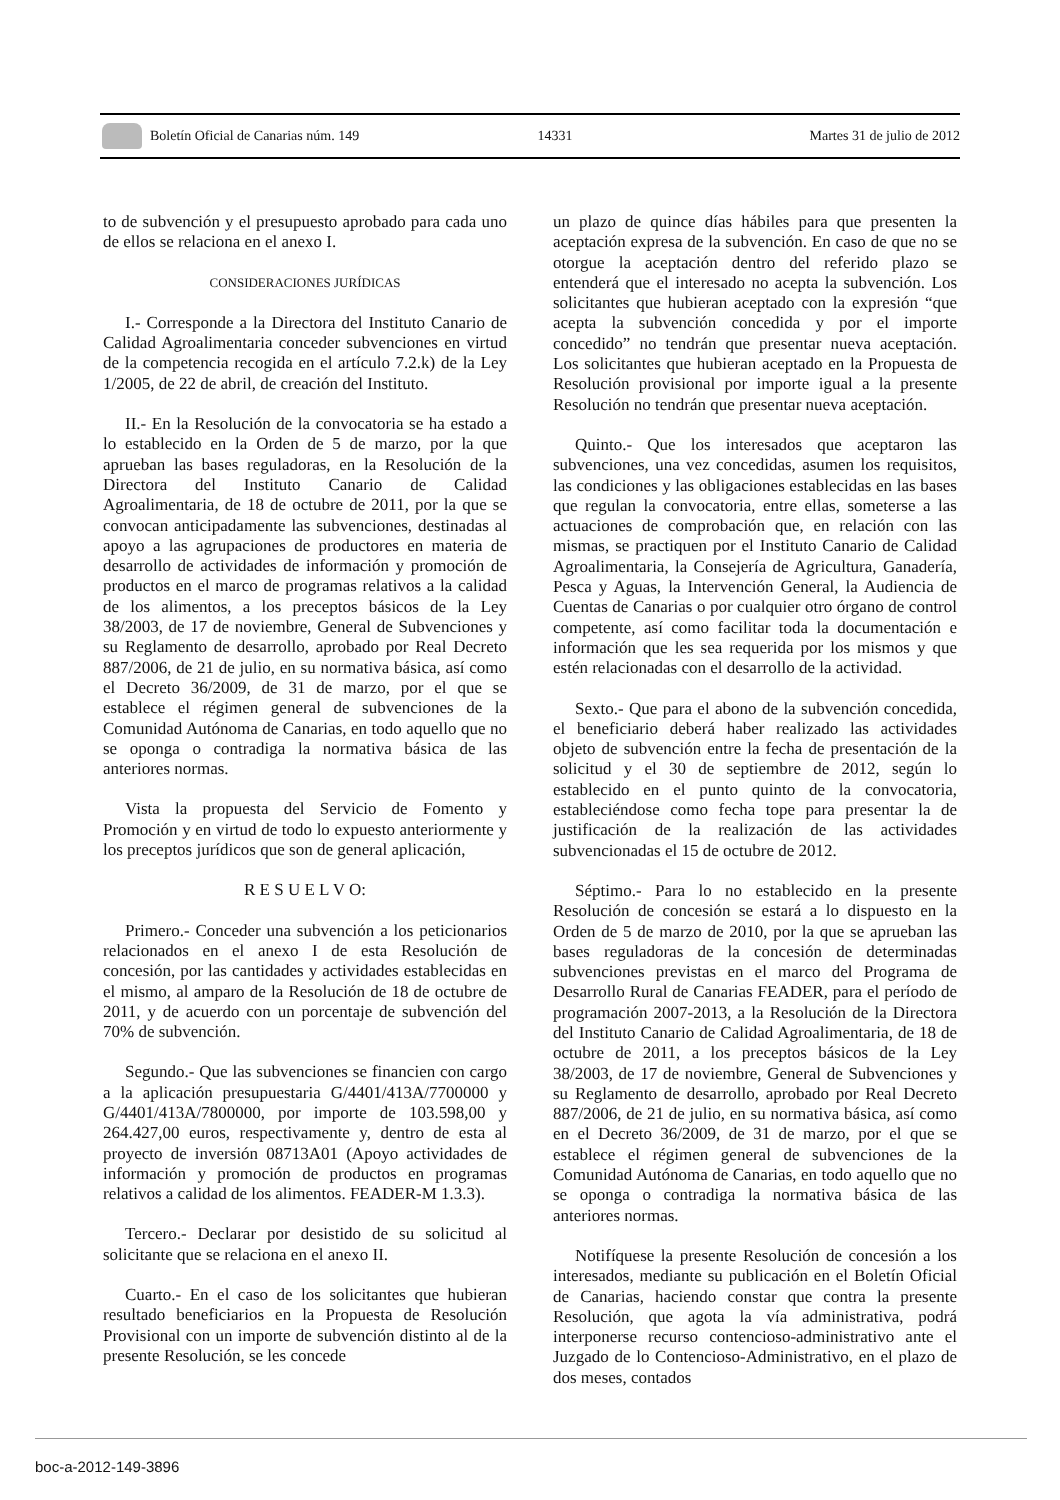Boletín Oficial de Canarias núm. 149 14331 Martes 31 de julio de 2012
to de subvención y el presupuesto aprobado para cada uno de ellos se relaciona en el anexo I.
CONSIDERACIONES JURÍDICAS
I.- Corresponde a la Directora del Instituto Canario de Calidad Agroalimentaria conceder subvenciones en virtud de la competencia recogida en el artículo 7.2.k) de la Ley 1/2005, de 22 de abril, de creación del Instituto.
II.- En la Resolución de la convocatoria se ha estado a lo establecido en la Orden de 5 de marzo, por la que aprueban las bases reguladoras, en la Resolución de la Directora del Instituto Canario de Calidad Agroalimentaria, de 18 de octubre de 2011, por la que se convocan anticipadamente las subvenciones, destinadas al apoyo a las agrupaciones de productores en materia de desarrollo de actividades de información y promoción de productos en el marco de programas relativos a la calidad de los alimentos, a los preceptos básicos de la Ley 38/2003, de 17 de noviembre, General de Subvenciones y su Reglamento de desarrollo, aprobado por Real Decreto 887/2006, de 21 de julio, en su normativa básica, así como el Decreto 36/2009, de 31 de marzo, por el que se establece el régimen general de subvenciones de la Comunidad Autónoma de Canarias, en todo aquello que no se oponga o contradiga la normativa básica de las anteriores normas.
Vista la propuesta del Servicio de Fomento y Promoción y en virtud de todo lo expuesto anteriormente y los preceptos jurídicos que son de general aplicación,
R E S U E L V O:
Primero.- Conceder una subvención a los peticionarios relacionados en el anexo I de esta Resolución de concesión, por las cantidades y actividades establecidas en el mismo, al amparo de la Resolución de 18 de octubre de 2011, y de acuerdo con un porcentaje de subvención del 70% de subvención.
Segundo.- Que las subvenciones se financien con cargo a la aplicación presupuestaria G/4401/413A/7700000 y G/4401/413A/7800000, por importe de 103.598,00 y 264.427,00 euros, respectivamente y, dentro de esta al proyecto de inversión 08713A01 (Apoyo actividades de información y promoción de productos en programas relativos a calidad de los alimentos. FEADER-M 1.3.3).
Tercero.- Declarar por desistido de su solicitud al solicitante que se relaciona en el anexo II.
Cuarto.- En el caso de los solicitantes que hubieran resultado beneficiarios en la Propuesta de Resolución Provisional con un importe de subvención distinto al de la presente Resolución, se les concede
un plazo de quince días hábiles para que presenten la aceptación expresa de la subvención. En caso de que no se otorgue la aceptación dentro del referido plazo se entenderá que el interesado no acepta la subvención. Los solicitantes que hubieran aceptado con la expresión “que acepta la subvención concedida y por el importe concedido” no tendrán que presentar nueva aceptación. Los solicitantes que hubieran aceptado en la Propuesta de Resolución provisional por importe igual a la presente Resolución no tendrán que presentar nueva aceptación.
Quinto.- Que los interesados que aceptaron las subvenciones, una vez concedidas, asumen los requisitos, las condiciones y las obligaciones establecidas en las bases que regulan la convocatoria, entre ellas, someterse a las actuaciones de comprobación que, en relación con las mismas, se practiquen por el Instituto Canario de Calidad Agroalimentaria, la Consejería de Agricultura, Ganadería, Pesca y Aguas, la Intervención General, la Audiencia de Cuentas de Canarias o por cualquier otro órgano de control competente, así como facilitar toda la documentación e información que les sea requerida por los mismos y que estén relacionadas con el desarrollo de la actividad.
Sexto.- Que para el abono de la subvención concedida, el beneficiario deberá haber realizado las actividades objeto de subvención entre la fecha de presentación de la solicitud y el 30 de septiembre de 2012, según lo establecido en el punto quinto de la convocatoria, estableciéndose como fecha tope para presentar la de justificación de la realización de las actividades subvencionadas el 15 de octubre de 2012.
Séptimo.- Para lo no establecido en la presente Resolución de concesión se estará a lo dispuesto en la Orden de 5 de marzo de 2010, por la que se aprueban las bases reguladoras de la concesión de determinadas subvenciones previstas en el marco del Programa de Desarrollo Rural de Canarias FEADER, para el período de programación 2007-2013, a la Resolución de la Directora del Instituto Canario de Calidad Agroalimentaria, de 18 de octubre de 2011, a los preceptos básicos de la Ley 38/2003, de 17 de noviembre, General de Subvenciones y su Reglamento de desarrollo, aprobado por Real Decreto 887/2006, de 21 de julio, en su normativa básica, así como en el Decreto 36/2009, de 31 de marzo, por el que se establece el régimen general de subvenciones de la Comunidad Autónoma de Canarias, en todo aquello que no se oponga o contradiga la normativa básica de las anteriores normas.
Notifíquese la presente Resolución de concesión a los interesados, mediante su publicación en el Boletín Oficial de Canarias, haciendo constar que contra la presente Resolución, que agota la vía administrativa, podrá interponerse recurso contencioso-administrativo ante el Juzgado de lo Contencioso-Administrativo, en el plazo de dos meses, contados
boc-a-2012-149-3896